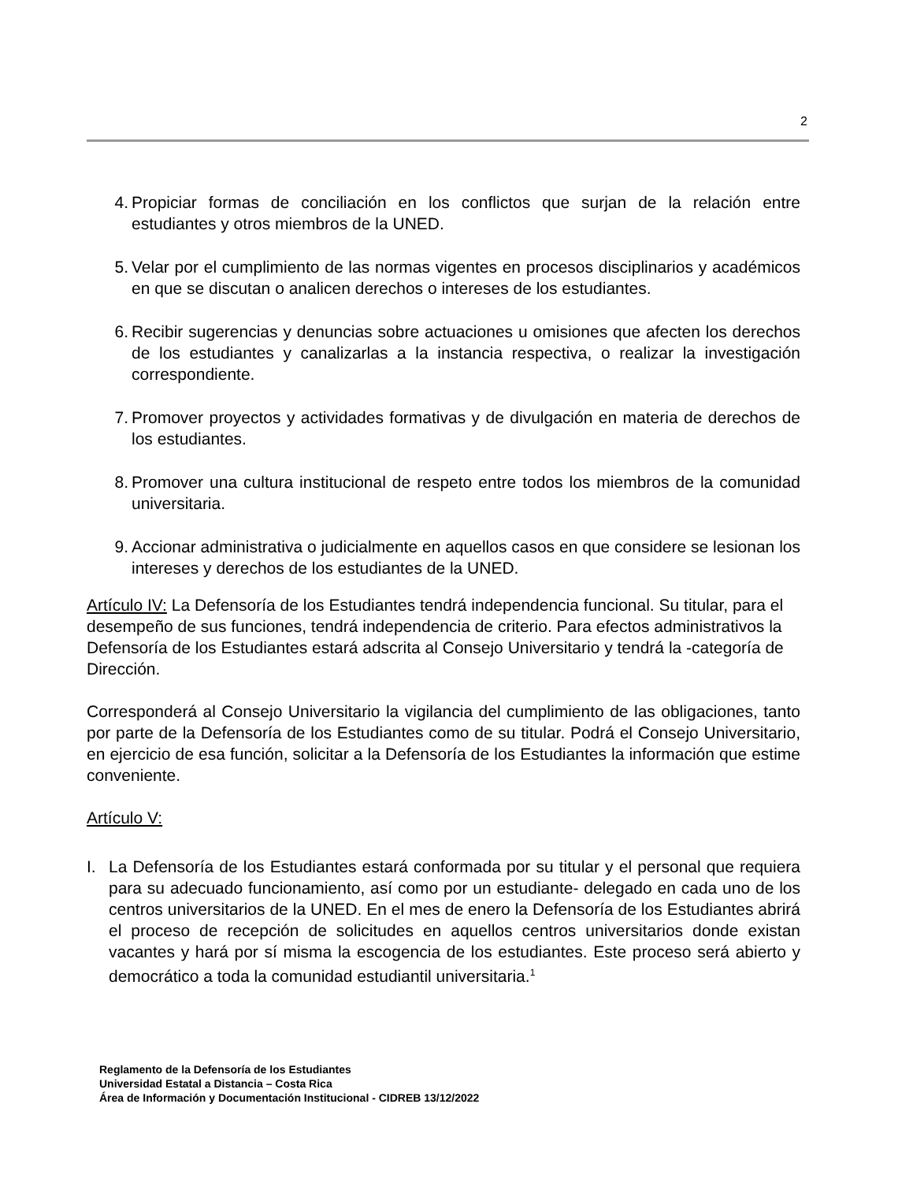2
4. Propiciar formas de conciliación en los conflictos que surjan de la relación entre estudiantes y otros miembros de la UNED.
5. Velar por el cumplimiento de las normas vigentes en procesos disciplinarios y académicos en que se discutan o analicen derechos o intereses de los estudiantes.
6. Recibir sugerencias y denuncias sobre actuaciones u omisiones que afecten los derechos de los estudiantes y canalizarlas a la instancia respectiva, o realizar la investigación correspondiente.
7. Promover proyectos y actividades formativas y de divulgación en materia de derechos de los estudiantes.
8. Promover una cultura institucional de respeto entre todos los miembros de la comunidad universitaria.
9. Accionar administrativa o judicialmente en aquellos casos en que considere se lesionan los intereses y derechos de los estudiantes de la UNED.
Artículo IV: La Defensoría de los Estudiantes tendrá independencia funcional. Su titular, para el desempeño de sus funciones, tendrá independencia de criterio. Para efectos administrativos la Defensoría de los Estudiantes estará adscrita al Consejo Universitario y tendrá la -categoría de Dirección.
Corresponderá al Consejo Universitario la vigilancia del cumplimiento de las obligaciones, tanto por parte de la Defensoría de los Estudiantes como de su titular. Podrá el Consejo Universitario, en ejercicio de esa función, solicitar a la Defensoría de los Estudiantes la información que estime conveniente.
Artículo V:
I. La Defensoría de los Estudiantes estará conformada por su titular y el personal que requiera para su adecuado funcionamiento, así como por un estudiante- delegado en cada uno de los centros universitarios de la UNED. En el mes de enero la Defensoría de los Estudiantes abrirá el proceso de recepción de solicitudes en aquellos centros universitarios donde existan vacantes y hará por sí misma la escogencia de los estudiantes. Este proceso será abierto y democrático a toda la comunidad estudiantil universitaria.<sup>1</sup>
Reglamento de la Defensoría de los Estudiantes
Universidad Estatal a Distancia – Costa Rica
Área de Información y Documentación Institucional - CIDREB 13/12/2022